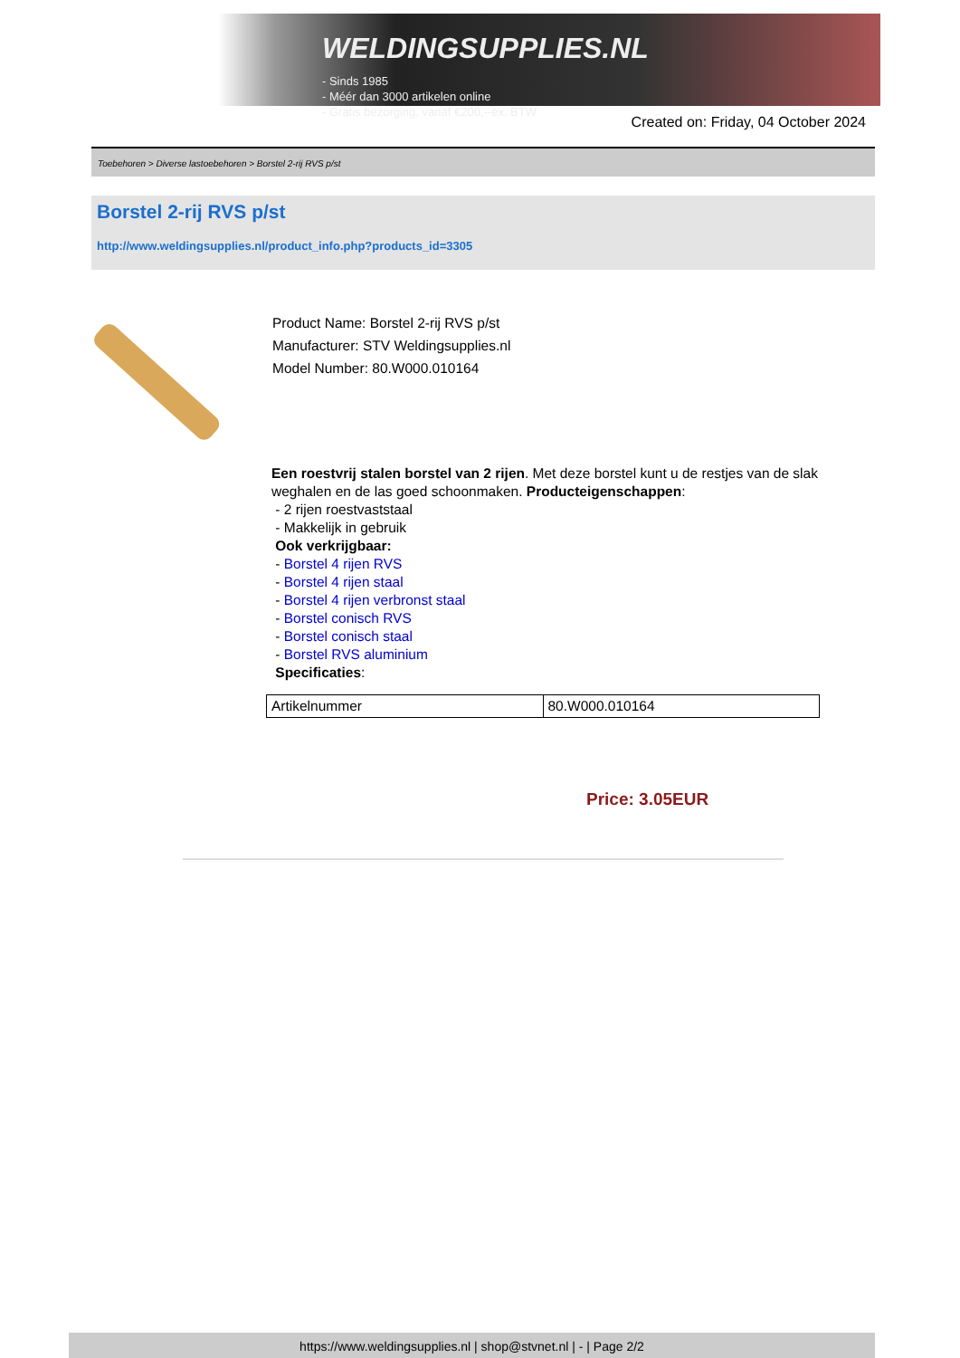WELDINGSUPPLIES.NL
- Sinds 1985
- Méér dan 3000 artikelen online
- Gratis bezorging, vanaf €200,--ex. BTW
Created on: Friday, 04 October 2024
Toebehoren > Diverse lastoebehoren > Borstel 2-rij RVS p/st
Borstel 2-rij RVS p/st
http://www.weldingsupplies.nl/product_info.php?products_id=3305
Product Name: Borstel 2-rij RVS p/st
Manufacturer: STV Weldingsupplies.nl
Model Number: 80.W000.010164
Een roestvrij stalen borstel van 2 rijen. Met deze borstel kunt u de restjes van de slak weghalen en de las goed schoonmaken. Producteigenschappen:
- 2 rijen roestvaststaal
- Makkelijk in gebruik
Ook verkrijgbaar:
- Borstel 4 rijen RVS
- Borstel 4 rijen staal
- Borstel 4 rijen verbronst staal
- Borstel conisch RVS
- Borstel conisch staal
- Borstel RVS aluminium
Specificaties:
| Artikelnummer | 80.W000.010164 |
Price: 3.05EUR
https://www.weldingsupplies.nl | shop@stvnet.nl | - | Page 2/2